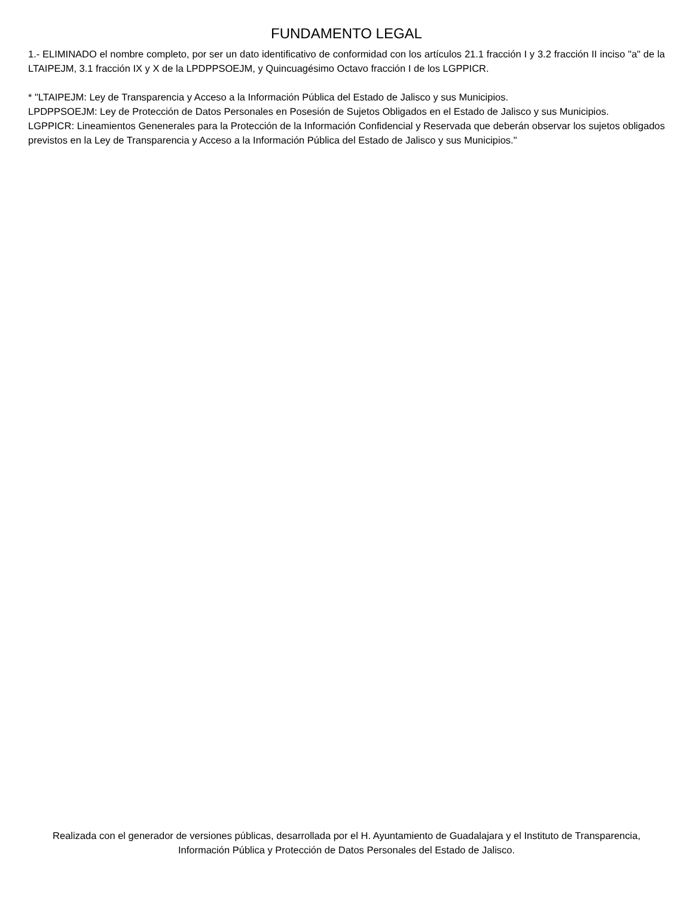FUNDAMENTO LEGAL
1.- ELIMINADO el nombre completo, por ser un dato identificativo de conformidad con los artículos 21.1 fracción I y 3.2 fracción II inciso "a" de la LTAIPEJM, 3.1 fracción IX y X de la LPDPPSOEJM, y Quincuagésimo Octavo fracción I de los LGPPICR.
* "LTAIPEJM: Ley de Transparencia y Acceso a la Información Pública del Estado de Jalisco y sus Municipios.
LPDPPSOEJM: Ley de Protección de Datos Personales en Posesión de Sujetos Obligados en el Estado de Jalisco y sus Municipios.
LGPPICR: Lineamientos Genenerales para la Protección de la Información Confidencial y Reservada que deberán observar los sujetos obligados previstos en la Ley de Transparencia y Acceso a la Información Pública del Estado de Jalisco y sus Municipios."
Realizada con el generador de versiones públicas, desarrollada por el H. Ayuntamiento de Guadalajara y el Instituto de Transparencia, Información Pública y Protección de Datos Personales del Estado de Jalisco.